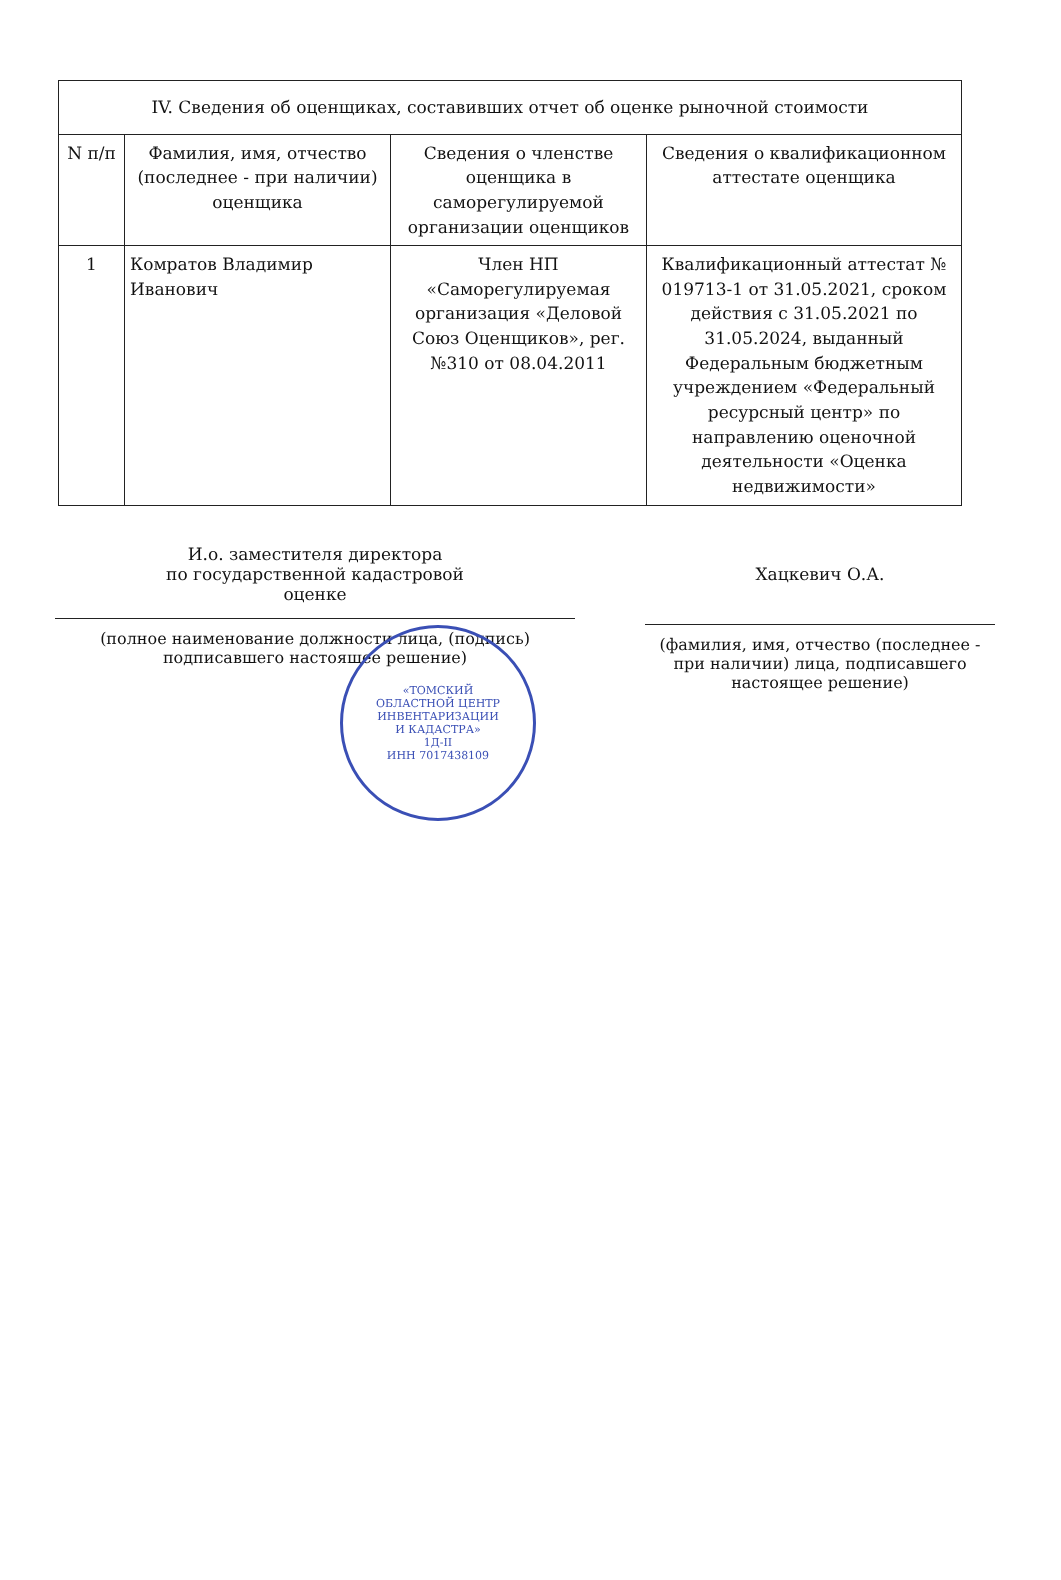| IV. Сведения об оценщиках, составивших отчет об оценке рыночной стоимости | | | |
| --- | --- | --- | --- |
| N п/п | Фамилия, имя, отчество (последнее - при наличии) оценщика | Сведения о членстве оценщика в саморегулируемой организации оценщиков | Сведения о квалификационном аттестате оценщика |
| 1 | Комратов Владимир Иванович | Член НП «Саморегулируемая организация «Деловой Союз Оценщиков», рег. №310 от 08.04.2011 | Квалификационный аттестат № 019713-1 от 31.05.2021, сроком действия с 31.05.2021 по 31.05.2024, выданный Федеральным бюджетным учреждением «Федеральный ресурсный центр» по направлению оценочной деятельности «Оценка недвижимости» |
И.о. заместителя директора
по государственной кадастровой
оценке
(полное наименование должности лица, (подпись)
подписавшего настоящее решение)
Хацкевич О.А.
(фамилия, имя, отчество (последнее - при наличии) лица, подписавшего настоящее решение)
«ТОМСКИЙ
ОБЛАСТНОЙ ЦЕНТР
ИНВЕНТАРИЗАЦИИ
И КАДАСТРА»
1Д-II
ИНН 7017438109